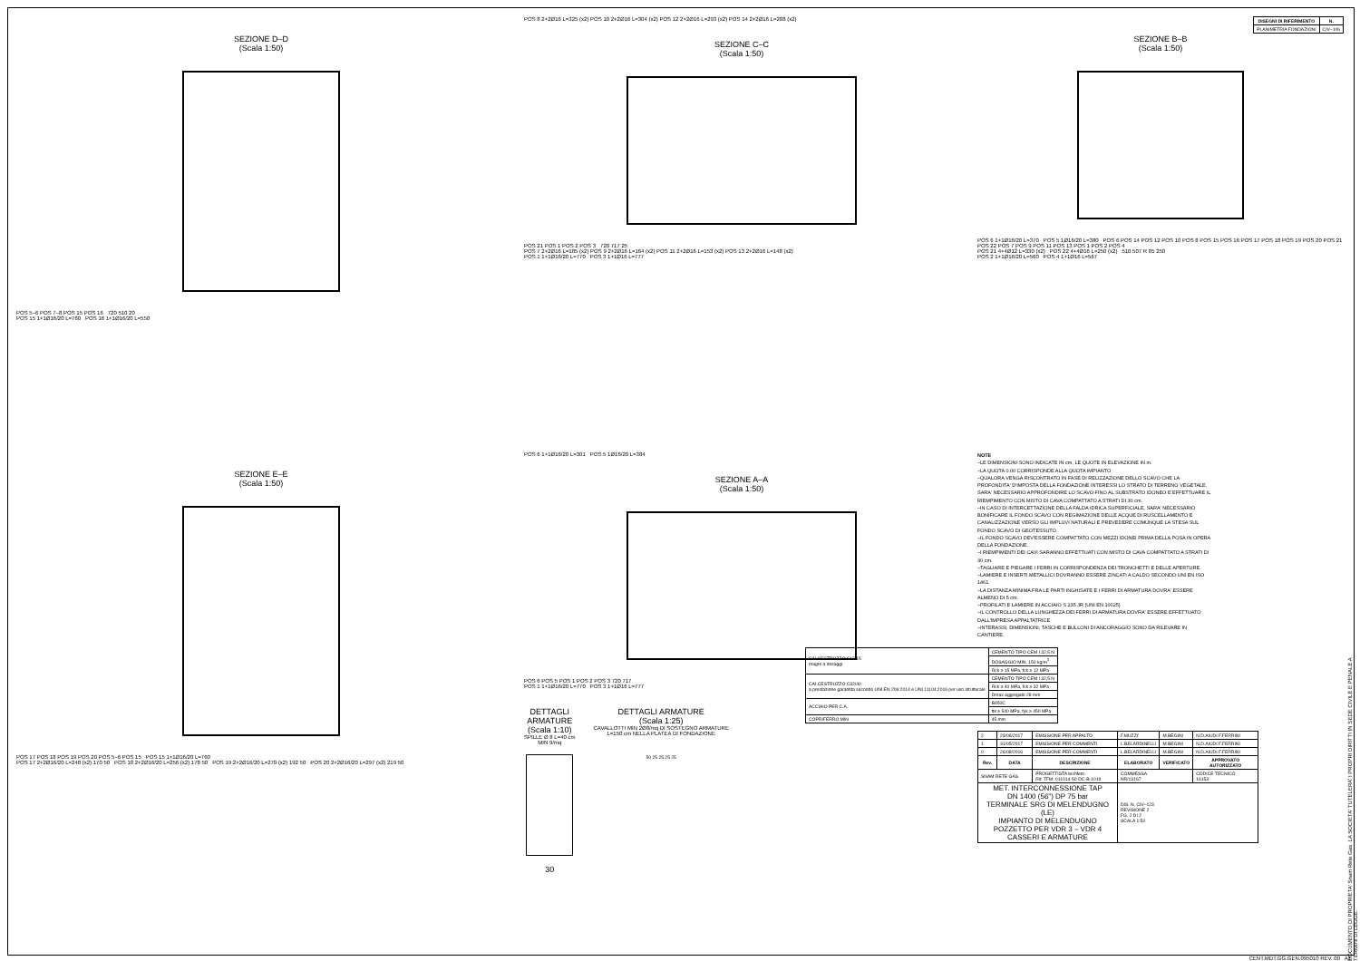SEZIONE D–D
(Scala 1:50)
POS 5–6 POS 7–8 POS 15 POS 16 720 510 20
POS 15 1+1Ø16/20 L=760 POS 16 1+1Ø16/20 L=550
POS 8 2+2Ø16 L=325 (x2) POS 10 2+2Ø16 L=304 (x2) POS 12 2+2Ø16 L=293 (x2) POS 14 2+2Ø16 L=288 (x2)
SEZIONE C–C
(Scala 1:50)
POS 21 POS 1 POS 2 POS 3 720 717 25
POS 7 2+2Ø16 L=185 (x2) POS 9 2+2Ø16 L=164 (x2) POS 11 2+2Ø16 L=153 (x2) POS 13 2+2Ø16 L=148 (x2)
POS 1 1+1Ø16/20 L=770 POS 3 1+1Ø16 L=777
| DISEGNI DI RIFERIMENTO | N. |
| --- | --- |
| PLANIMETRIA FONDAZIONI | CIV–106 |
SEZIONE B–B
(Scala 1:50)
POS 6 1+1Ø16/20 L=370 POS 5 1Ø16/20 L=380 POS 6 POS 14 POS 12 POS 10 POS 8 POS 15 POS 16 POS 17 POS 18 POS 19 POS 20 POS 21 POS 22 POS 7 POS 9 POS 11 POS 13 POS 1 POS 2 POS 4
POS 21 4+4Ø12 L=330 (x2) POS 22 4+4Ø16 L=250 (x2) 510 507 R 85 250
POS 2 1+1Ø16/20 L=560 POS 4 1+1Ø16 L=567
SEZIONE E–E
(Scala 1:50)
POS 17 POS 18 POS 19 POS 20 POS 5–6 POS 15 POS 15 1+1Ø16/20 L=760
POS 17 2+2Ø16/20 L=248 (x2) 170 50 POS 18 2+2Ø16/20 L=256 (x2) 178 50 POS 19 2+2Ø16/20 L=270 (x2) 192 50 POS 20 2+2Ø16/20 L=297 (x2) 219 50
POS 6 1+1Ø16/20 L=301 POS 5 1Ø16/20 L=384
SEZIONE A–A
(Scala 1:50)
POS 6 POS 5 POS 1 POS 2 POS 3 720 717
POS 1 1+1Ø16/20 L=770 POS 3 1+1Ø16 L=777
DETTAGLI
ARMATURE
(Scala 1:10)
SPILLE Ø 8 L=40 cm
MIN 9/mq
30
DETTAGLI ARMATURE
(Scala 1:25)
CAVALLOTTI MIN 2Ø8/mq DI SOSTEGNO ARMATURE
L=150 cm NELLA PLATEA DI FONDAZIONE
50 25 25 25 25
NOTE
–LE DIMENSIONI SONO INDICATE IN cm, LE QUOTE IN ELEVAZIONE IN m.
–LA QUOTA 0.00 CORRISPONDE ALLA QUOTA IMPIANTO
–QUALORA VENGA RISCONTRATO IN FASE DI RELIZZAZIONE DELLO SCAVO CHE LA PROFONDITA' D'IMPOSTA DELLA FONDAZIONE INTERESSI LO STRATO DI TERRENO VEGETALE, SARA' NECESSARIO APPROFONDIRE LO SCAVO FINO AL SUBSTRATO IDONEO E EFFETTUARE IL RIEMPIMENTO CON MISTO DI CAVA COMPATTATO A STRATI DI 30 cm.
–IN CASO DI INTERCETTAZIONE DELLA FALDA IDRICA SUPERFICIALE, SARA' NECESSARIO BONIFICARE IL FONDO SCAVO CON REGIMAZIONE DELLE ACQUE DI RUSCELLAMENTO E CANALIZZAZIONE VERSO GLI IMPLUVI NATURALI E PREVEDERE COMUNQUE LA STESA SUL FONDO SCAVO DI GEOTESSUTO.
–IL FONDO SCAVO DEV'ESSERE COMPATTATO CON MEZZI IDONEI PRIMA DELLA POSA IN OPERA DELLA FONDAZIONE.
–I RIEMPIMENTI DEI CAVI SARANNO EFFETTUATI CON MISTO DI CAVA COMPATTATO A STRATI DI 30 cm.
–TAGLIARE E PIEGARE I FERRI IN CORRISPONDENZA DEI TRONCHETTI E DELLE APERTURE.
–LAMIERE E INSERTI METALLICI DOVRANNO ESSERE ZINCATI A CALDO SECONDO UNI EN ISO 1461.
–LA DISTANZA MINIMA FRA LE PARTI INGHISATE E I FERRI DI ARMATURA DOVRA' ESSERE ALMENO DI 5 cm.
–PROFILATI E LAMIERE IN ACCIAIO S 235 JR (UNI EN 10025)
–IL CONTROLLO DELLA LUNGHEZZA DEI FERRI DI ARMATURA DOVRA' ESSERE EFFETTUATO DALL'IMPRESA APPALTATRICE.
–INTERASSI, DIMENSIONI, TASCHE E BULLONI DI ANCORAGGIO SONO DA RILEVARE IN CANTIERE.
| CALCESTRUZZO C12/15 magro a dosaggi | CEMENTO TIPO CEM I 32,5 N |
| | DOSAGGIO MIN. 150 kg/m<sup>3</sup> |
| | Rck ≥ 15 MPa, fck ≥ 12 MPa |
| CALCESTRUZZO C32/40 a prestazione garantita secondo UNI EN 206:2014 e UNI 11104:2016 per uso strutturale | CEMENTO TIPO CEM I 32,5 N |
| | Rck ≥ 40 MPa, fck ≥ 32 MPa |
| | Dmax aggregato 28 mm |
| ACCIAIO PER C.A. | B450C |
| | ftk ≥ 540 MPa, fyk ≥ 450 MPa |
| COPRIFERRO MIN | 45 mm |
| 2 | 23/06/2017 | EMISSIONE PER APPALTO | F.MUZZI' | M.BEGINI | N.D.AIUDI F.FERRINI |
| 1 | 31/05/2017 | EMISSIONE PER COMMENTI | L.BELARDINELLI | M.BEGINI | N.D.AIUDI F.FERRINI |
| 0 | 26/08/2016 | EMISSIONE PER COMMENTI | L.BELARDINELLI | M.BEGINI | N.D.AIUDI F.FERRINI |
| Rev. | DATA | DESCRIZIONE | ELABORATO | VERIFICATO | APPROVATO AUTORIZZATO |
| SNAM RETE GAS | | PROGETTISTA techfem Rif. TFM: 011014-50-DC-B-1019 | COMMESSA NR/13167 | | CODICE TECNICO 16153 |
| MET. INTERCONNESSIONE TAP DN 1400 (56") DP 75 bar TERMINALE SRG DI MELENDUGNO (LE) IMPIANTO DI MELENDUGNO POZZETTO PER VDR 3 – VDR 4 CASSERI E ARMATURE | | | DIS. N. CIV–123 REVISIONE 2 FG. 2 DI 2 SCALA 1:50 | | |
DOCUMENTO DI PROPRIETA' Snam Rete Gas. LA SOCIETA' TUTELERA' I PROPRI DIRITTI IN SEDE CIVILE E PENALE A TERMINI DI LEGGE.
CENT.MDT.GG.GEN.095010 REV. 00 A1